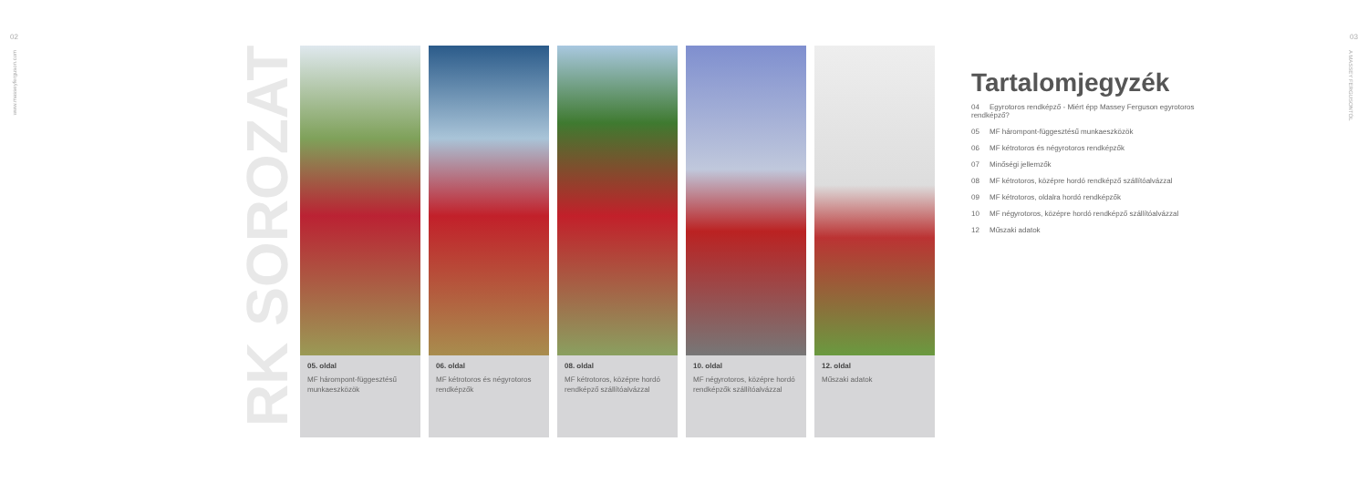02
www.masseyferguson.com
03
A MASSEY FERGUSONTÓL
RK SOROZAT
05. oldal
MF hárompont-függesztésű munkaeszközök
06. oldal
MF kétrotoros és négyrotoros rendképzők
08. oldal
MF kétrotoros, középre hordó rendképző szállítóalvázzal
10. oldal
MF négyrotoros, középre hordó rendképzők szállítóalvázzal
12. oldal
Műszaki adatok
Tartalomjegyzék
04 Egyrotoros rendképző - Miért épp Massey Ferguson egyrotoros rendképző?
05 MF hárompont-függesztésű munkaeszközök
06 MF kétrotoros és négyrotoros rendképzők
07 Minőségi jellemzők
08 MF kétrotoros, középre hordó rendképző szállítóalvázzal
09 MF kétrotoros, oldalra hordó rendképzők
10 MF négyrotoros, középre hordó rendképző szállítóalvázzal
12 Műszaki adatok